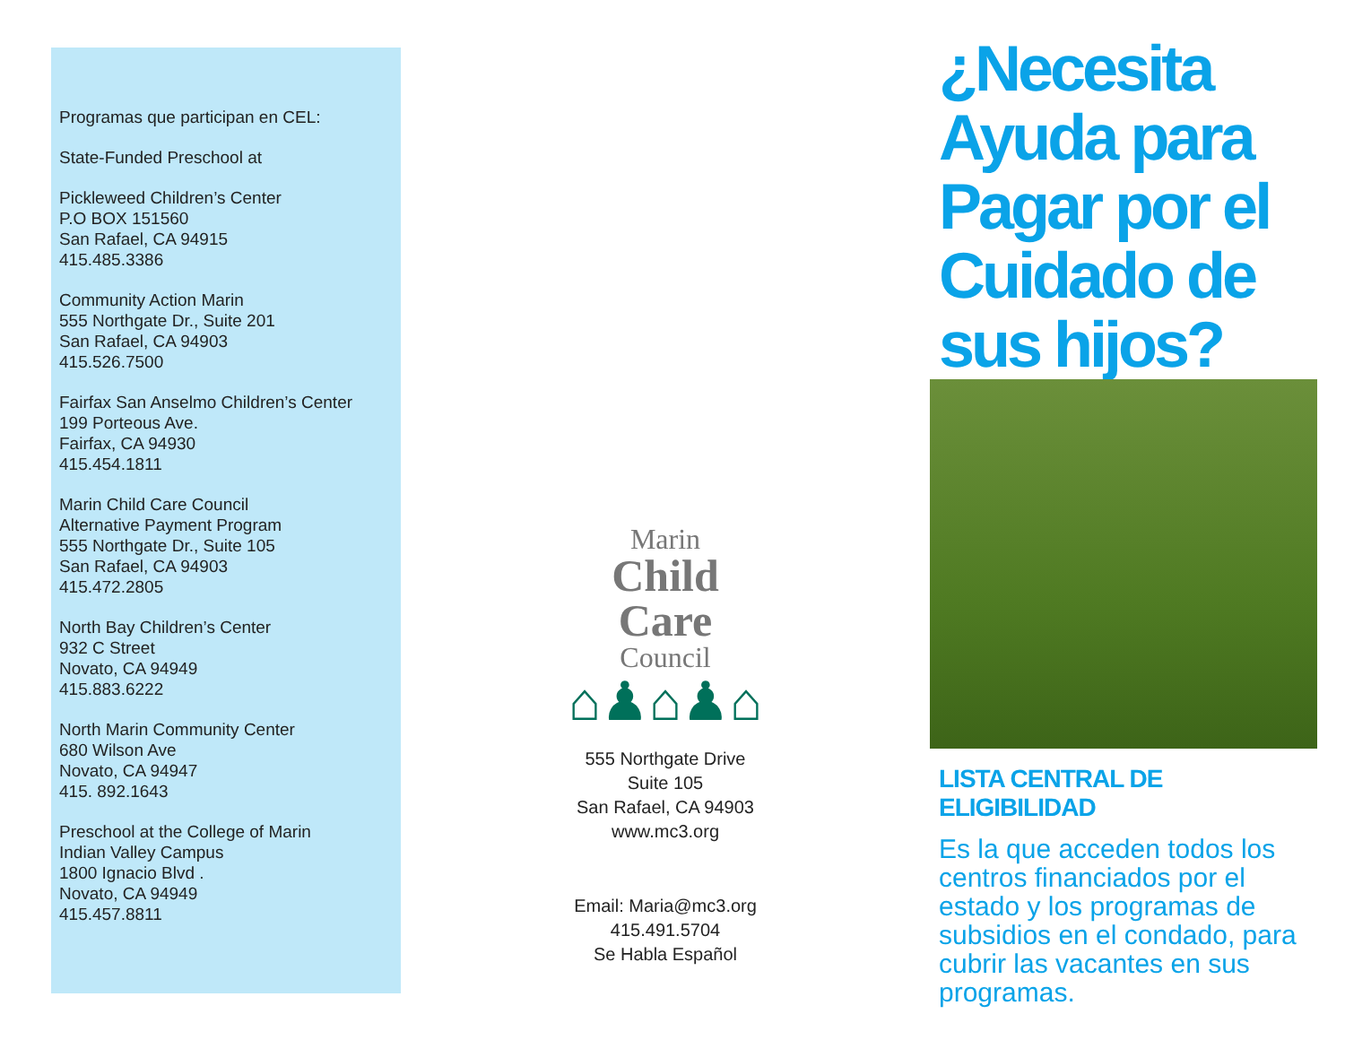Programas que participan en CEL:
State-Funded Preschool at
Pickleweed Children’s Center
P.O BOX 151560
San Rafael, CA 94915
415.485.3386
Community Action Marin
555 Northgate Dr., Suite 201
San Rafael, CA 94903
415.526.7500
Fairfax San Anselmo Children’s Center
199 Porteous Ave.
Fairfax, CA 94930
415.454.1811
Marin Child Care Council
Alternative Payment Program
555 Northgate Dr., Suite 105
San Rafael, CA 94903
415.472.2805
North Bay Children’s Center
932 C Street
Novato, CA 94949
415.883.6222
North Marin Community Center
680 Wilson Ave
Novato, CA 94947
415. 892.1643
Preschool at the College of Marin
Indian Valley Campus
1800 Ignacio Blvd .
Novato, CA 94949
415.457.8811
Marin
Child
Care
Council
⌂♟⌂♟⌂
555 Northgate Drive
Suite 105
San Rafael, CA 94903
www.mc3.org
Email: Maria@mc3.org
415.491.5704
Se Habla Español
¿Necesita Ayuda para Pagar por el Cuidado de sus hijos?
LISTA CENTRAL DE ELIGIBILIDAD
Es la que acceden todos los centros financiados por el estado y los programas de subsidios en el condado, para cubrir las vacantes en sus programas.